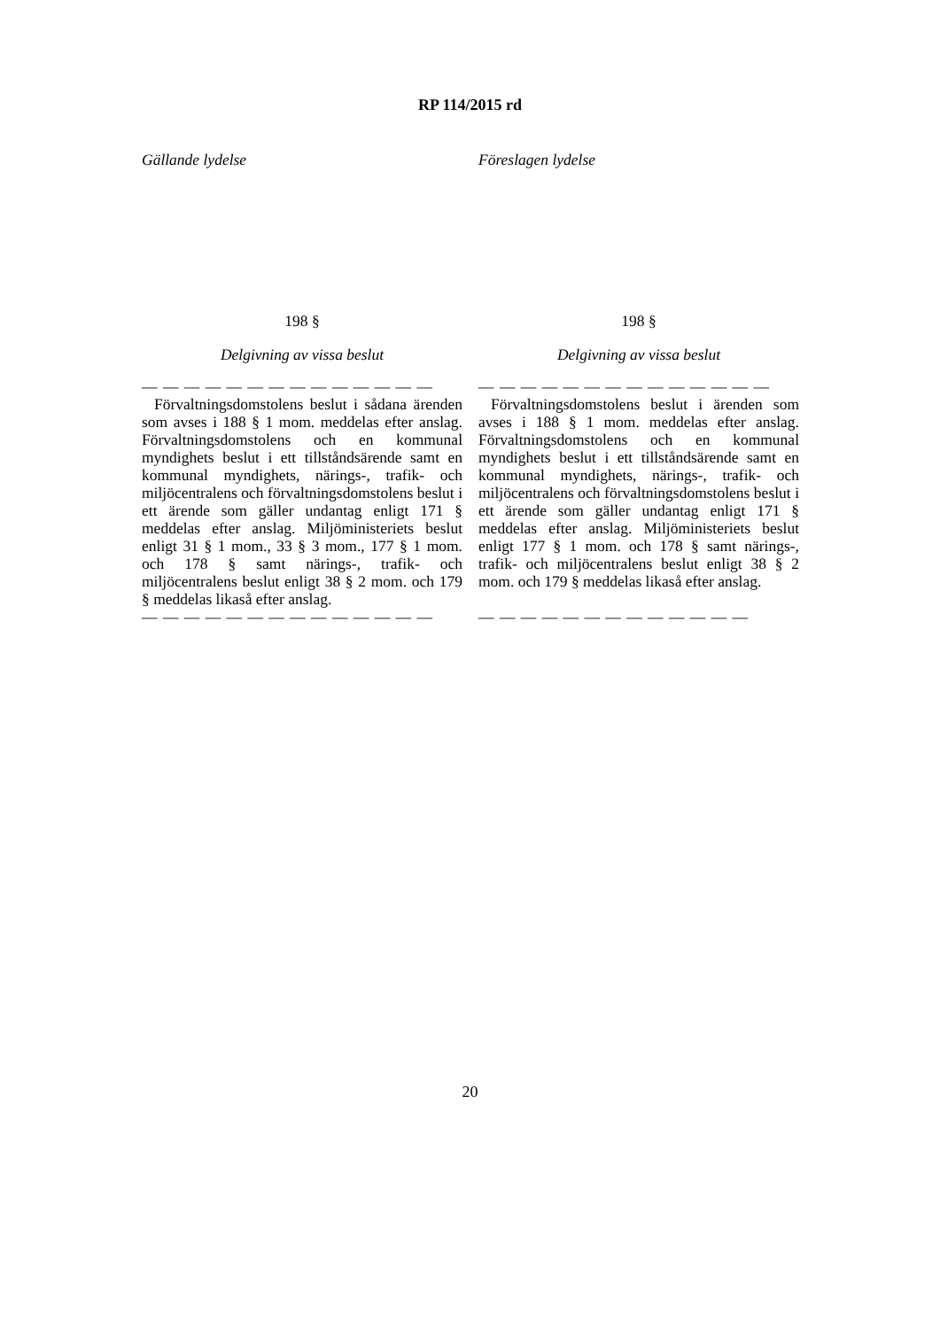RP 114/2015 rd
Gällande lydelse
198 §
Delgivning av vissa beslut
— — — — — — — — — — — — — —
Förvaltningsdomstolens beslut i sådana ärenden som avses i 188 § 1 mom. meddelas efter anslag. Förvaltningsdomstolens och en kommunal myndighets beslut i ett tillståndsärende samt en kommunal myndighets, närings-, trafik- och miljöcentralens och förvaltningsdomstolens beslut i ett ärende som gäller undantag enligt 171 § meddelas efter anslag. Miljöministeriets beslut enligt 31 § 1 mom., 33 § 3 mom., 177 § 1 mom. och 178 § samt närings-, trafik- och miljöcentralens beslut enligt 38 § 2 mom. och 179 § meddelas likaså efter anslag.
— — — — — — — — — — — — — —
Föreslagen lydelse
198 §
Delgivning av vissa beslut
— — — — — — — — — — — — — —
Förvaltningsdomstolens beslut i ärenden som avses i 188 § 1 mom. meddelas efter anslag. Förvaltningsdomstolens och en kommunal myndighets beslut i ett tillståndsärende samt en kommunal myndighets, närings-, trafik- och miljöcentralens och förvaltningsdomstolens beslut i ett ärende som gäller undantag enligt 171 § meddelas efter anslag. Miljöministeriets beslut enligt 177 § 1 mom. och 178 § samt närings-, trafik- och miljöcentralens beslut enligt 38 § 2 mom. och 179 § meddelas likaså efter anslag.
— — — — — — — — — — — — —
20